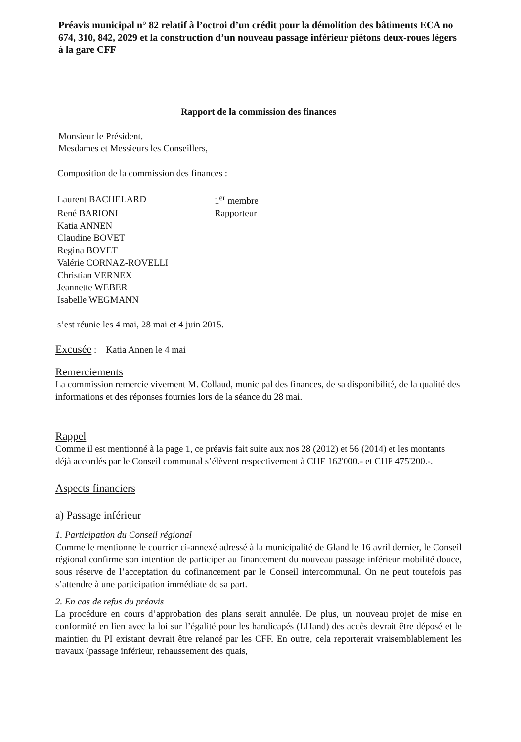Préavis municipal n° 82 relatif à l’octroi d’un crédit pour la démolition des bâtiments ECA no 674, 310, 842, 2029 et la construction d’un nouveau passage inférieur piétons deux-roues légers à la gare CFF
Rapport de la commission des finances
Monsieur le Président,
Mesdames et Messieurs les Conseillers,
Composition de la commission des finances :
| Laurent BACHELARD | 1<sup>er</sup> membre |
| René BARIONI | Rapporteur |
| Katia ANNEN | |
| Claudine BOVET | |
| Regina BOVET | |
| Valérie CORNAZ-ROVELLI | |
| Christian VERNEX | |
| Jeannette WEBER | |
| Isabelle WEGMANN | |
s’est réunie les 4 mai, 28 mai et 4 juin 2015.
Excusée : Katia Annen le 4 mai
Remerciements
La commission remercie vivement M. Collaud, municipal des finances, de sa disponibilité, de la qualité des informations et des réponses fournies lors de la séance du 28 mai.
Rappel
Comme il est mentionné à la page 1, ce préavis fait suite aux nos 28 (2012) et 56 (2014) et les montants déjà accordés par le Conseil communal s’élèvent respectivement à CHF 162'000.- et CHF 475'200.-.
Aspects financiers
a) Passage inférieur
1. Participation du Conseil régional
Comme le mentionne le courrier ci-annexé adressé à la municipalité de Gland le 16 avril dernier, le Conseil régional confirme son intention de participer au financement du nouveau passage inférieur mobilité douce, sous réserve de l’acceptation du cofinancement par le Conseil intercommunal. On ne peut toutefois pas s’attendre à une participation immédiate de sa part.
2. En cas de refus du préavis
La procédure en cours d’approbation des plans serait annulée. De plus, un nouveau projet de mise en conformité en lien avec la loi sur l’égalité pour les handicapés (LHand) des accès devrait être déposé et le maintien du PI existant devrait être relancé par les CFF. En outre, cela reporterait vraisemblablement les travaux (passage inférieur, rehaussement des quais,